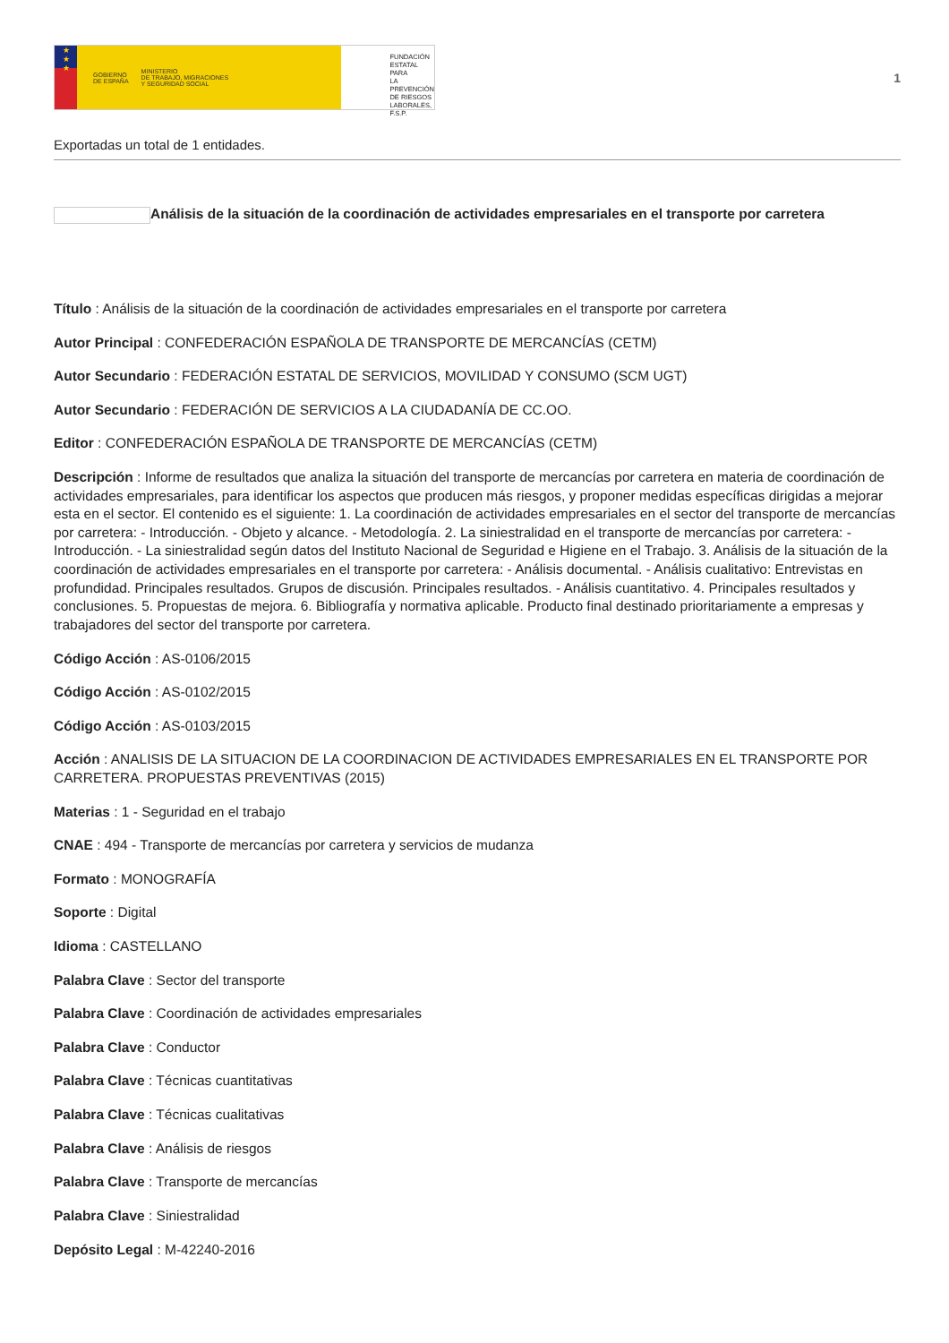★
★
★
GOBIERNO
DE ESPAÑA MINISTERIO
DE TRABAJO, MIGRACIONES
Y SEGURIDAD SOCIAL
FUNDACIÓN
ESTATAL PARA
LA PREVENCIÓN
DE RIESGOS
LABORALES, F.S.P.
1
Exportadas un total de 1 entidades.
Análisis de la situación de la coordinación de actividades empresariales en el transporte por carretera
Título : Análisis de la situación de la coordinación de actividades empresariales en el transporte por carretera
Autor Principal : CONFEDERACIÓN ESPAÑOLA DE TRANSPORTE DE MERCANCÍAS (CETM)
Autor Secundario : FEDERACIÓN ESTATAL DE SERVICIOS, MOVILIDAD Y CONSUMO (SCM UGT)
Autor Secundario : FEDERACIÓN DE SERVICIOS A LA CIUDADANÍA DE CC.OO.
Editor : CONFEDERACIÓN ESPAÑOLA DE TRANSPORTE DE MERCANCÍAS (CETM)
Descripción : Informe de resultados que analiza la situación del transporte de mercancías por carretera en materia de coordinación de actividades empresariales, para identificar los aspectos que producen más riesgos, y proponer medidas específicas dirigidas a mejorar esta en el sector. El contenido es el siguiente: 1. La coordinación de actividades empresariales en el sector del transporte de mercancías por carretera: - Introducción. - Objeto y alcance. - Metodología. 2. La siniestralidad en el transporte de mercancías por carretera: - Introducción. - La siniestralidad según datos del Instituto Nacional de Seguridad e Higiene en el Trabajo. 3. Análisis de la situación de la coordinación de actividades empresariales en el transporte por carretera: - Análisis documental. - Análisis cualitativo: Entrevistas en profundidad. Principales resultados. Grupos de discusión. Principales resultados. - Análisis cuantitativo. 4. Principales resultados y conclusiones. 5. Propuestas de mejora. 6. Bibliografía y normativa aplicable. Producto final destinado prioritariamente a empresas y trabajadores del sector del transporte por carretera.
Código Acción : AS-0106/2015
Código Acción : AS-0102/2015
Código Acción : AS-0103/2015
Acción : ANALISIS DE LA SITUACION DE LA COORDINACION DE ACTIVIDADES EMPRESARIALES EN EL TRANSPORTE POR CARRETERA. PROPUESTAS PREVENTIVAS (2015)
Materias : 1 - Seguridad en el trabajo
CNAE : 494 - Transporte de mercancías por carretera y servicios de mudanza
Formato : MONOGRAFÍA
Soporte : Digital
Idioma : CASTELLANO
Palabra Clave : Sector del transporte
Palabra Clave : Coordinación de actividades empresariales
Palabra Clave : Conductor
Palabra Clave : Técnicas cuantitativas
Palabra Clave : Técnicas cualitativas
Palabra Clave : Análisis de riesgos
Palabra Clave : Transporte de mercancías
Palabra Clave : Siniestralidad
Depósito Legal : M-42240-2016